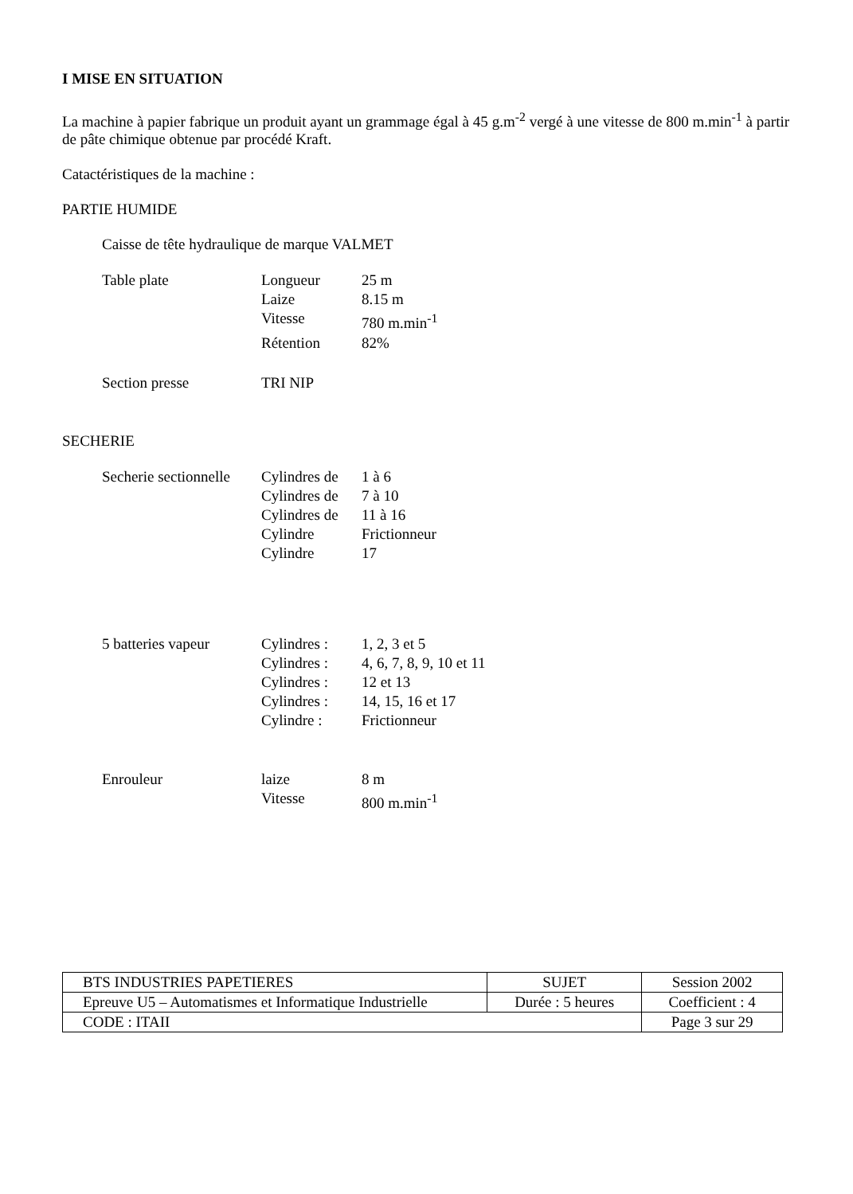I MISE EN SITUATION
La machine à papier fabrique un produit ayant un grammage égal à 45 g.m<sup>-2</sup> vergé à une vitesse de 800 m.min<sup>-1</sup> à partir de pâte chimique obtenue par procédé Kraft.
Catactéristiques de la machine :
PARTIE HUMIDE
Caisse de tête hydraulique de marque VALMET
| Table plate | Longueur | 25 m |
| | Laize | 8.15 m |
| | Vitesse | 780 m.min<sup>-1</sup> |
| | Rétention | 82% |
| Section presse | TRI NIP | |
SECHERIE
| Secherie sectionnelle | Cylindres de | 1 à 6 |
| | Cylindres de | 7 à 10 |
| | Cylindres de | 11 à 16 |
| | Cylindre | Frictionneur |
| | Cylindre | 17 |
| 5 batteries vapeur | Cylindres : | 1, 2, 3 et 5 |
| | Cylindres : | 4, 6, 7, 8, 9, 10 et 11 |
| | Cylindres : | 12 et 13 |
| | Cylindres : | 14, 15, 16 et 17 |
| | Cylindre : | Frictionneur |
| Enrouleur | laize | 8 m |
| | Vitesse | 800 m.min<sup>-1</sup> |
| BTS INDUSTRIES PAPETIERES | SUJET | Session 2002 |
| Epreuve U5 – Automatismes et Informatique Industrielle | Durée : 5 heures | Coefficient : 4 |
| CODE : ITAII | | Page 3 sur 29 |